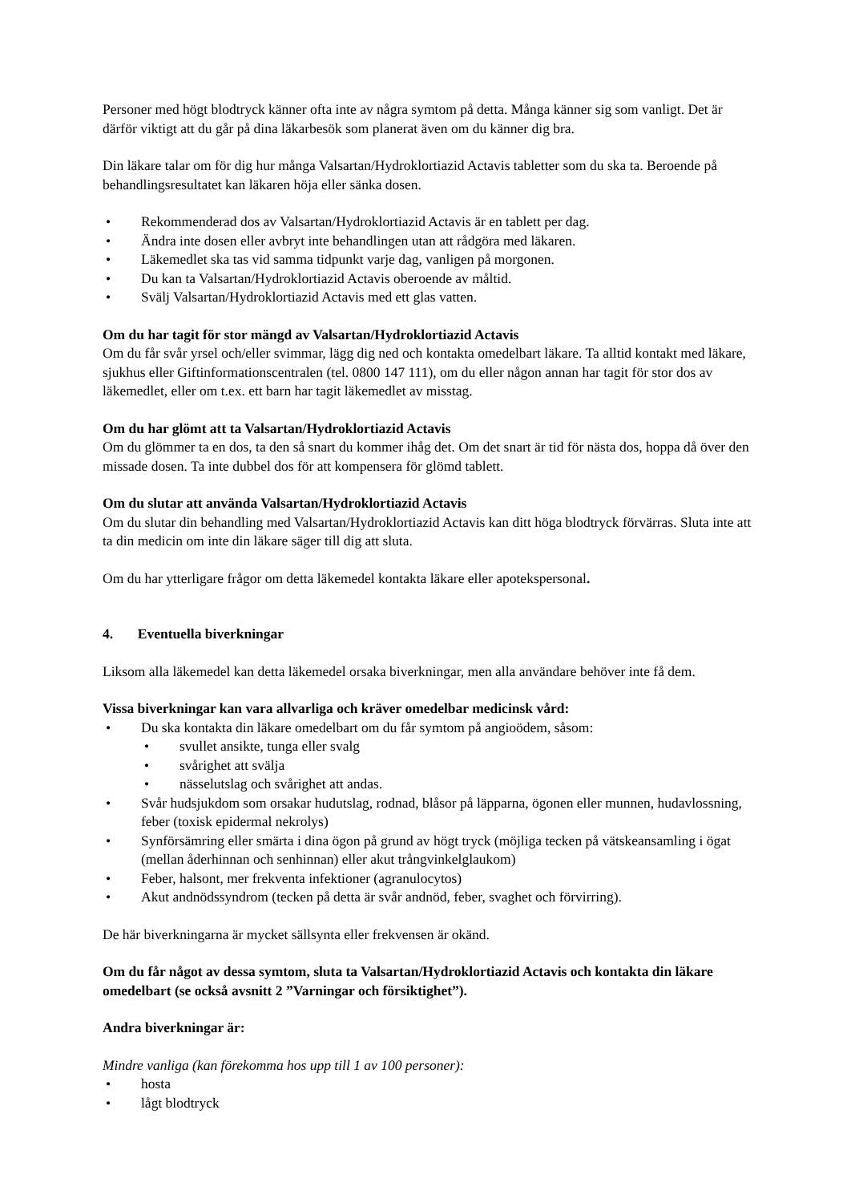Personer med högt blodtryck känner ofta inte av några symtom på detta. Många känner sig som vanligt. Det är därför viktigt att du går på dina läkarbesök som planerat även om du känner dig bra.
Din läkare talar om för dig hur många Valsartan/Hydroklortiazid Actavis tabletter som du ska ta. Beroende på behandlingsresultatet kan läkaren höja eller sänka dosen.
• Rekommenderad dos av Valsartan/Hydroklortiazid Actavis är en tablett per dag.
• Ändra inte dosen eller avbryt inte behandlingen utan att rådgöra med läkaren.
• Läkemedlet ska tas vid samma tidpunkt varje dag, vanligen på morgonen.
• Du kan ta Valsartan/Hydroklortiazid Actavis oberoende av måltid.
• Svälj Valsartan/Hydroklortiazid Actavis med ett glas vatten.
Om du har tagit för stor mängd av Valsartan/Hydroklortiazid Actavis
Om du får svår yrsel och/eller svimmar, lägg dig ned och kontakta omedelbart läkare. Ta alltid kontakt med läkare, sjukhus eller Giftinformationscentralen (tel. 0800 147 111), om du eller någon annan har tagit för stor dos av läkemedlet, eller om t.ex. ett barn har tagit läkemedlet av misstag.
Om du har glömt att ta Valsartan/Hydroklortiazid Actavis
Om du glömmer ta en dos, ta den så snart du kommer ihåg det. Om det snart är tid för nästa dos, hoppa då över den missade dosen. Ta inte dubbel dos för att kompensera för glömd tablett.
Om du slutar att använda Valsartan/Hydroklortiazid Actavis
Om du slutar din behandling med Valsartan/Hydroklortiazid Actavis kan ditt höga blodtryck förvärras. Sluta inte att ta din medicin om inte din läkare säger till dig att sluta.
Om du har ytterligare frågor om detta läkemedel kontakta läkare eller apotekspersonal.
4. Eventuella biverkningar
Liksom alla läkemedel kan detta läkemedel orsaka biverkningar, men alla användare behöver inte få dem.
Vissa biverkningar kan vara allvarliga och kräver omedelbar medicinsk vård:
• Du ska kontakta din läkare omedelbart om du får symtom på angioödem, såsom:
• svullet ansikte, tunga eller svalg
• svårighet att svälja
• nässelutslag och svårighet att andas.
• Svår hudsjukdom som orsakar hudutslag, rodnad, blåsor på läpparna, ögonen eller munnen, hudavlossning, feber (toxisk epidermal nekrolys)
• Synförsämring eller smärta i dina ögon på grund av högt tryck (möjliga tecken på vätskeansamling i ögat (mellan åderhinnan och senhinnan) eller akut trångvinkelglaukom)
• Feber, halsont, mer frekventa infektioner (agranulocytos)
• Akut andnödssyndrom (tecken på detta är svår andnöd, feber, svaghet och förvirring).
De här biverkningarna är mycket sällsynta eller frekvensen är okänd.
Om du får något av dessa symtom, sluta ta Valsartan/Hydroklortiazid Actavis och kontakta din läkare omedelbart (se också avsnitt 2 ”Varningar och försiktighet”).
Andra biverkningar är:
Mindre vanliga (kan förekomma hos upp till 1 av 100 personer):
• hosta
• lågt blodtryck